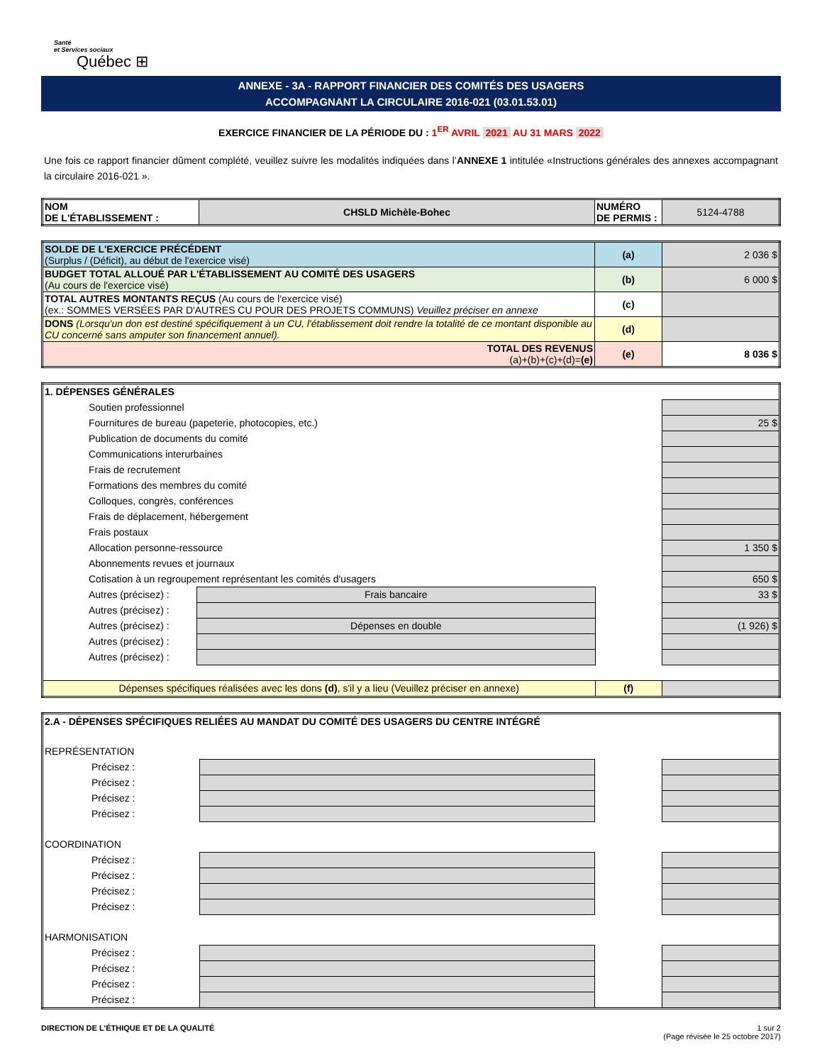Santé
et Services sociaux
Québec ⊞
ANNEXE - 3A - RAPPORT FINANCIER DES COMITÉS DES USAGERS
ACCOMPAGNANT LA CIRCULAIRE 2016-021 (03.01.53.01)
EXERCICE FINANCIER DE LA PÉRIODE DU : 1<sup>ER</sup> AVRIL 2021 AU 31 MARS 2022
Une fois ce rapport financier dûment complété, veuillez suivre les modalités indiquées dans l’ANNEXE 1 intitulée «Instructions générales des annexes accompagnant la circulaire 2016-021 ».
| NOM DE L'ÉTABLISSEMENT : | CHSLD Michèle-Bohec | NUMÉRO DE PERMIS : | 5124-4788 |
| SOLDE DE L'EXERCICE PRÉCÉDENT (Surplus / (Déficit), au début de l'exercice visé) | (a) | 2 036 $ |
| BUDGET TOTAL ALLOUÉ PAR L'ÉTABLISSEMENT AU COMITÉ DES USAGERS (Au cours de l'exercice visé) | (b) | 6 000 $ |
| TOTAL AUTRES MONTANTS REÇUS (Au cours de l'exercice visé) (ex.: SOMMES VERSÉES PAR D'AUTRES CU POUR DES PROJETS COMMUNS) Veuillez préciser en annexe | (c) | |
| DONS (Lorsqu'un don est destiné spécifiquement à un CU, l'établissement doit rendre la totalité de ce montant disponible au CU concerné sans amputer son financement annuel). | (d) | |
| TOTAL DES REVENUS (a)+(b)+(c)+(d)= (e) | (e) | 8 036 $ |
| 1. DÉPENSES GÉNÉRALES | | | |
| Soutien professionnel | | | |
| Fournitures de bureau (papeterie, photocopies, etc.) | | | 25 $ |
| Publication de documents du comité | | | |
| Communications interurbaines | | | |
| Frais de recrutement | | | |
| Formations des membres du comité | | | |
| Colloques, congrès, conférences | | | |
| Frais de déplacement, hébergement | | | |
| Frais postaux | | | |
| Allocation personne-ressource | | | 1 350 $ |
| Abonnements revues et journaux | | | |
| Cotisation à un regroupement représentant les comités d'usagers | | | 650 $ |
| Autres (précisez) : | Frais bancaire | | 33 $ |
| Autres (précisez) : | | | |
| Autres (précisez) : | Dépenses en double | | (1 926) $ |
| Autres (précisez) : | | | |
| Autres (précisez) : | | | |
| Dépenses spécifiques réalisées avec les dons (d) , s'il y a lieu (Veuillez préciser en annexe) | | (f) | |
| 2.A - DÉPENSES SPÉCIFIQUES RELIÉES AU MANDAT DU COMITÉ DES USAGERS DU CENTRE INTÉGRÉ | | | |
| REPRÉSENTATION | | | |
| Précisez : | | | |
| Précisez : | | | |
| Précisez : | | | |
| Précisez : | | | |
| COORDINATION | | | |
| Précisez : | | | |
| Précisez : | | | |
| Précisez : | | | |
| Précisez : | | | |
| HARMONISATION | | | |
| Précisez : | | | |
| Précisez : | | | |
| Précisez : | | | |
| Précisez : | | | |
DIRECTION DE L'ÉTHIQUE ET DE LA QUALITÉ
1 sur 2
(Page révisée le 25 octobre 2017)